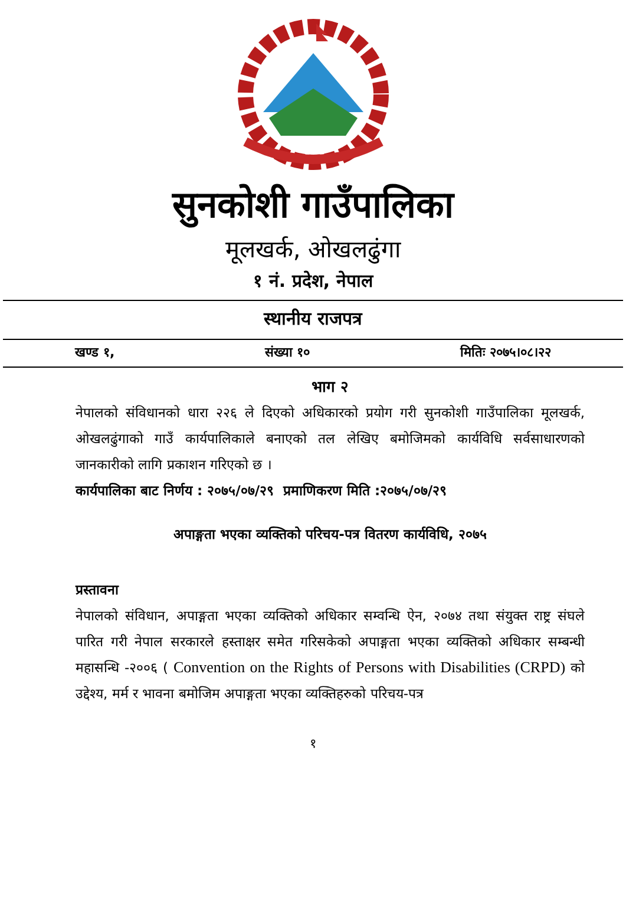सुनकोशी गाउँपालिका
मूलखर्क, ओखलढुंगा
१ नं. प्रदेश, नेपाल
स्थानीय राजपत्र
खण्ड १, संख्या १० मितिः २०७५।०८।२२
भाग २
नेपालको संविधानको धारा २२६ ले दिएको अधिकारको प्रयोग गरी सुनकोशी गाउँपालिका मूलखर्क, ओखलढुंगाको गाउँ कार्यपालिकाले बनाएको तल लेखिए बमोजिमको कार्यविधि सर्वसाधारणको जानकारीको लागि प्रकाशन गरिएको छ ।
कार्यपालिका बाट निर्णय : २०७५/०७/२९ प्रमाणिकरण मिति :२०७५/०७/२९
अपाङ्गता भएका व्यक्तिको परिचय-पत्र वितरण कार्यविधि, २०७५
प्रस्तावना
नेपालको संविधान, अपाङ्गता भएका व्यक्तिको अधिकार सम्वन्धि ऐन, २०७४ तथा संयुक्त राष्ट्र संघले पारित गरी नेपाल सरकारले हस्ताक्षर समेत गरिसकेको अपाङ्गता भएका व्यक्तिको अधिकार सम्बन्धी महासन्धि -२००६ ( Convention on the Rights of Persons with Disabilities (CRPD) को उद्देश्य, मर्म र भावना बमोजिम अपाङ्गता भएका व्यक्तिहरुको परिचय-पत्र
१